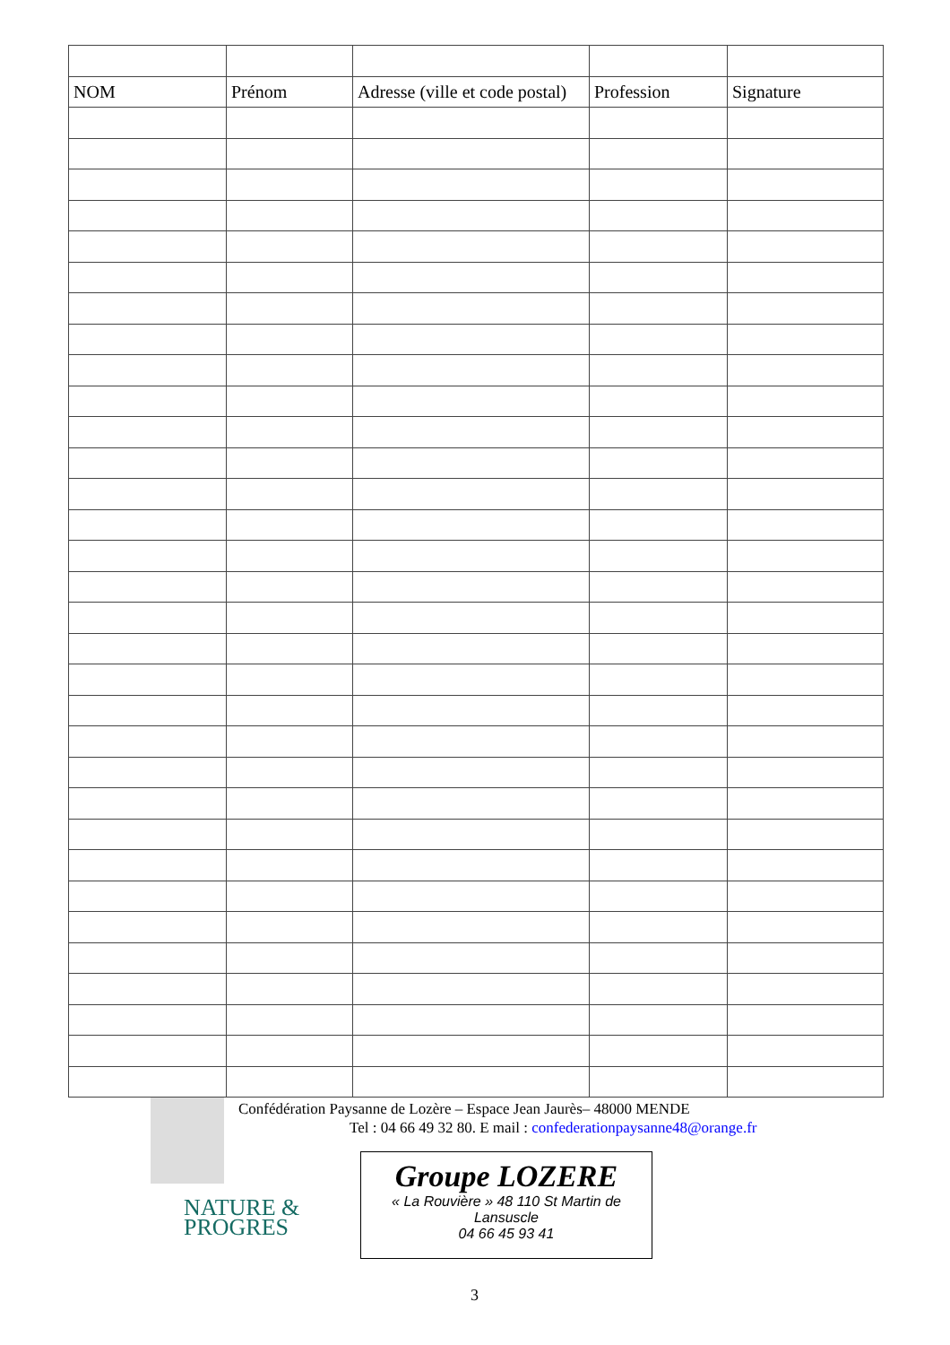| NOM | Prénom | Adresse (ville et code postal) | Profession | Signature |
| --- | --- | --- | --- | --- |
Confédération Paysanne de Lozère – Espace Jean Jaurès– 48000 MENDE
Tel : 04 66 49 32 80. E mail : confederationpaysanne48@orange.fr
NATURE &
PROGRES
Groupe LOZERE
« La Rouvière » 48 110 St Martin de
Lansuscle
04 66 45 93 41
3